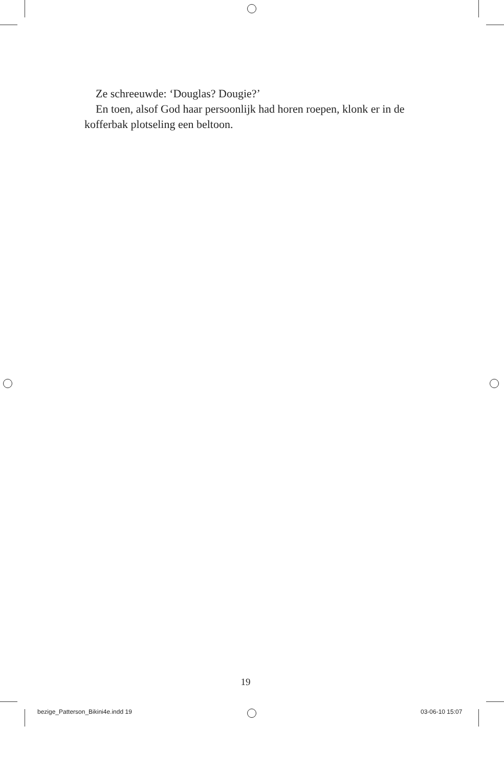Ze schreeuwde: ‘Douglas? Dougie?’
En toen, alsof God haar persoonlijk had horen roepen, klonk er in de kofferbak plotseling een beltoon.
19
bezige_Patterson_Bikini4e.indd 19
03-06-10 15:07